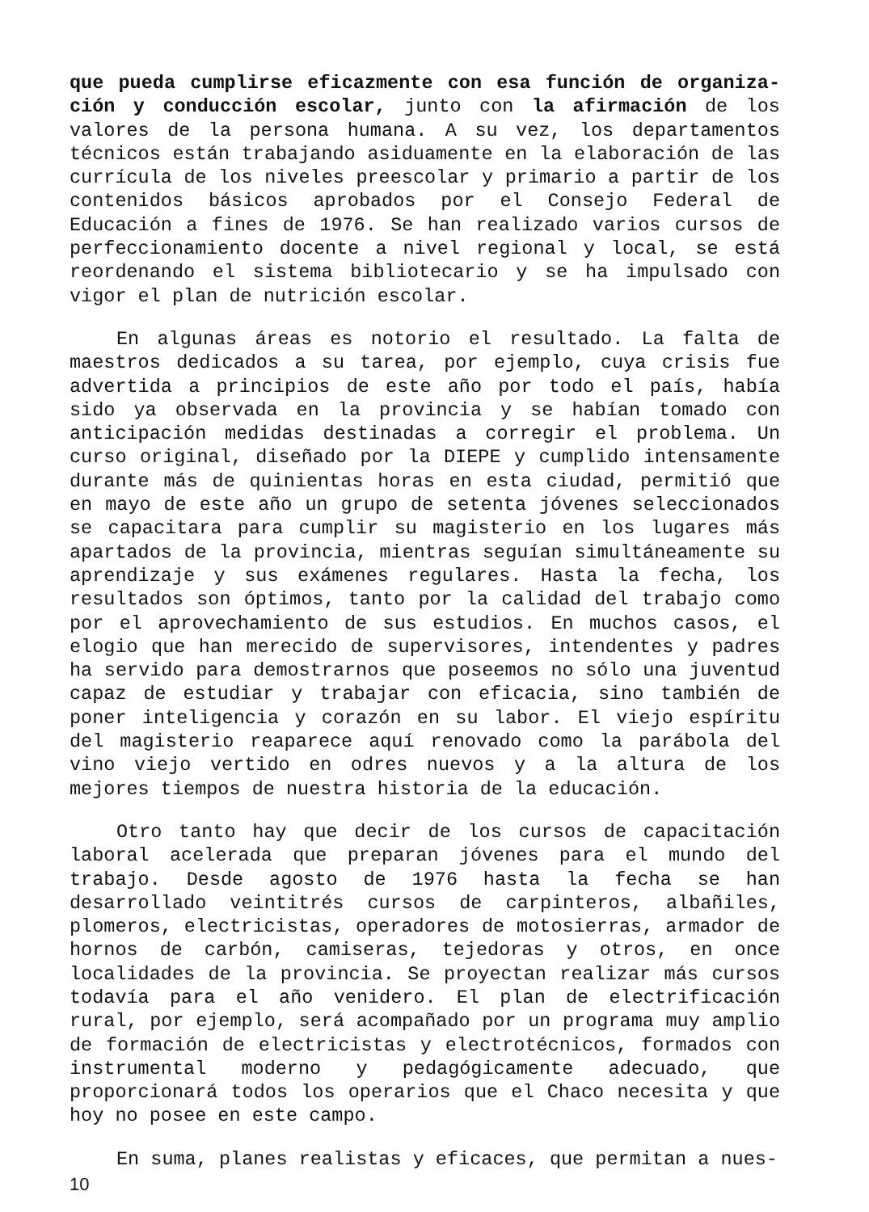que pueda cumplirse eficazmente con esa función de organiza-ción y conducción escolar, junto con la afirmación de los valores de la persona humana. A su vez, los departamentos técnicos están trabajando asiduamente en la elaboración de las currícula de los niveles preescolar y primario a partir de los contenidos básicos aprobados por el Consejo Federal de Educación a fines de 1976. Se han realizado varios cursos de perfeccionamiento docente a nivel regional y local, se está reordenando el sistema bibliotecario y se ha impulsado con vigor el plan de nutrición escolar.
En algunas áreas es notorio el resultado. La falta de maestros dedicados a su tarea, por ejemplo, cuya crisis fue advertida a principios de este año por todo el país, había sido ya observada en la provincia y se habían tomado con anticipación medidas destinadas a corregir el problema. Un curso original, diseñado por la DIEPE y cumplido intensamente durante más de quinientas horas en esta ciudad, permitió que en mayo de este año un grupo de setenta jóvenes seleccionados se capacitara para cumplir su magisterio en los lugares más apartados de la provincia, mientras seguían simultáneamente su aprendizaje y sus exámenes regulares. Hasta la fecha, los resultados son óptimos, tanto por la calidad del trabajo como por el aprovechamiento de sus estudios. En muchos casos, el elogio que han merecido de supervisores, intendentes y padres ha servido para demostrarnos que poseemos no sólo una juventud capaz de estudiar y trabajar con eficacia, sino también de poner inteligencia y corazón en su labor. El viejo espíritu del magisterio reaparece aquí renovado como la parábola del vino viejo vertido en odres nuevos y a la altura de los mejores tiempos de nuestra historia de la educación.
Otro tanto hay que decir de los cursos de capacitación laboral acelerada que preparan jóvenes para el mundo del trabajo. Desde agosto de 1976 hasta la fecha se han desarrollado veintitrés cursos de carpinteros, albañiles, plomeros, electricistas, operadores de motosierras, armador de hornos de carbón, camiseras, tejedoras y otros, en once localidades de la provincia. Se proyectan realizar más cursos todavía para el año venidero. El plan de electrificación rural, por ejemplo, será acompañado por un programa muy amplio de formación de electricistas y electrotécnicos, formados con instrumental moderno y pedagógicamente adecuado, que proporcionará todos los operarios que el Chaco necesita y que hoy no posee en este campo.
En suma, planes realistas y eficaces, que permitan a nues-
10